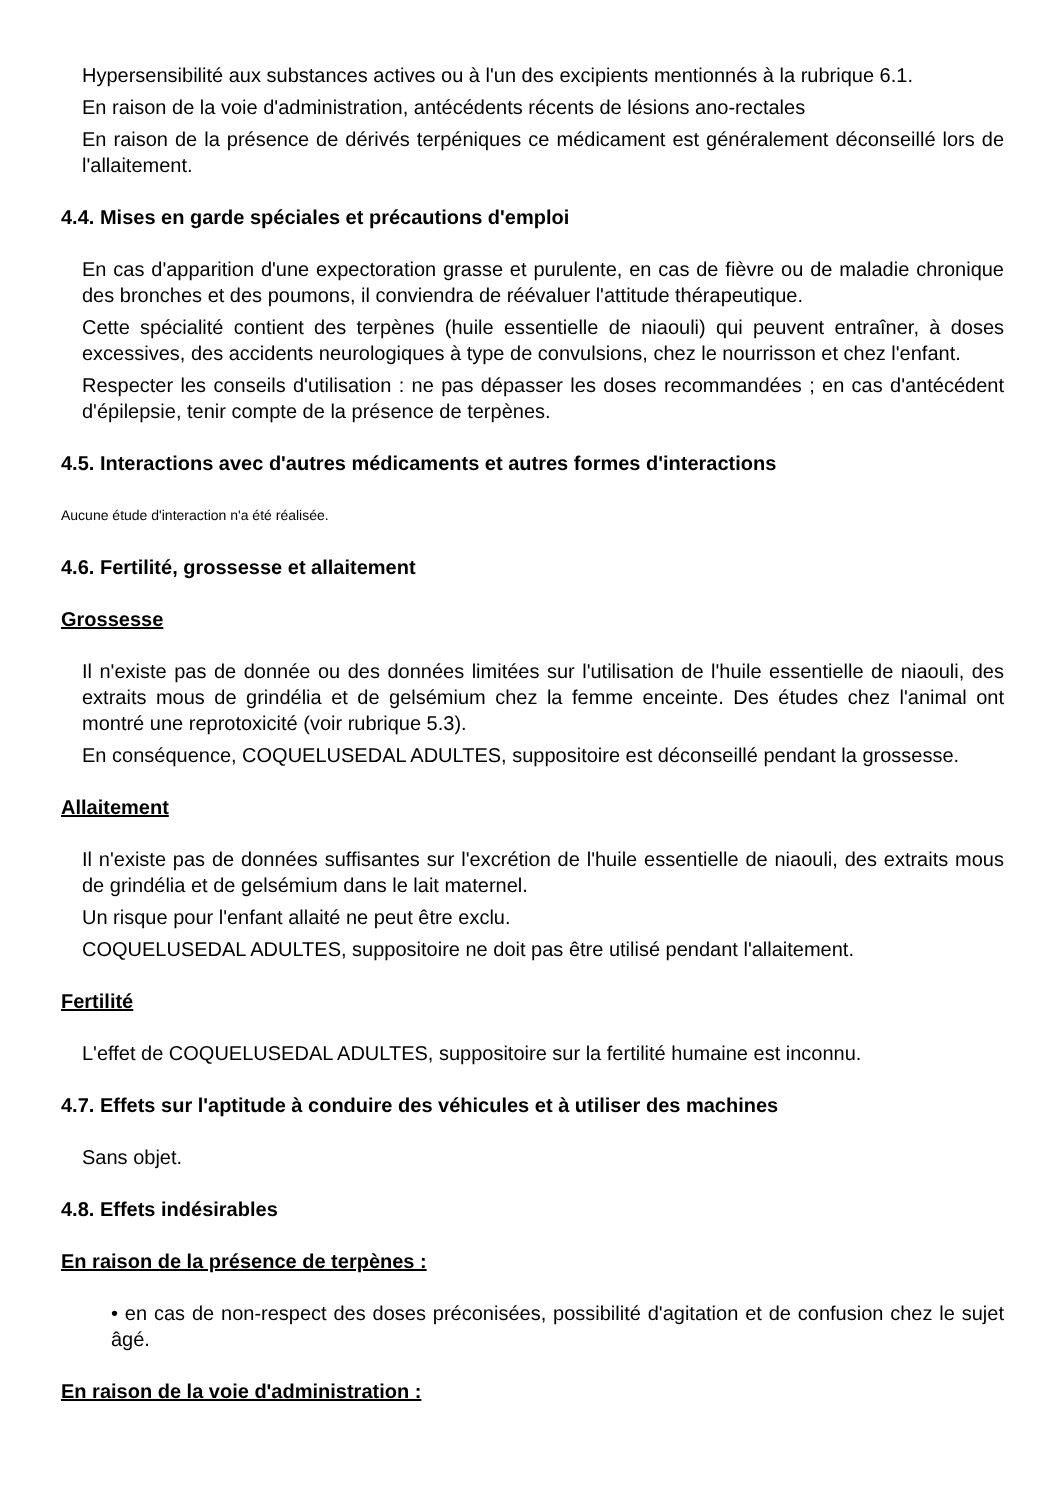Hypersensibilité aux substances actives ou à l'un des excipients mentionnés à la rubrique 6.1.
En raison de la voie d'administration, antécédents récents de lésions ano-rectales
En raison de la présence de dérivés terpéniques ce médicament est généralement déconseillé lors de l'allaitement.
4.4. Mises en garde spéciales et précautions d'emploi
En cas d'apparition d'une expectoration grasse et purulente, en cas de fièvre ou de maladie chronique des bronches et des poumons, il conviendra de réévaluer l'attitude thérapeutique.
Cette spécialité contient des terpènes (huile essentielle de niaouli) qui peuvent entraîner, à doses excessives, des accidents neurologiques à type de convulsions, chez le nourrisson et chez l'enfant.
Respecter les conseils d'utilisation : ne pas dépasser les doses recommandées ; en cas d'antécédent d'épilepsie, tenir compte de la présence de terpènes.
4.5. Interactions avec d'autres médicaments et autres formes d'interactions
Aucune étude d'interaction n'a été réalisée.
4.6. Fertilité, grossesse et allaitement
Grossesse
Il n'existe pas de donnée ou des données limitées sur l'utilisation de l'huile essentielle de niaouli, des extraits mous de grindélia et de gelsémium chez la femme enceinte. Des études chez l'animal ont montré une reprotoxicité (voir rubrique 5.3).
En conséquence, COQUELUSEDAL ADULTES, suppositoire est déconseillé pendant la grossesse.
Allaitement
Il n'existe pas de données suffisantes sur l'excrétion de l'huile essentielle de niaouli, des extraits mous de grindélia et de gelsémium dans le lait maternel.
Un risque pour l'enfant allaité ne peut être exclu.
COQUELUSEDAL ADULTES, suppositoire ne doit pas être utilisé pendant l'allaitement.
Fertilité
L'effet de COQUELUSEDAL ADULTES, suppositoire sur la fertilité humaine est inconnu.
4.7. Effets sur l'aptitude à conduire des véhicules et à utiliser des machines
Sans objet.
4.8. Effets indésirables
En raison de la présence de terpènes :
• en cas de non-respect des doses préconisées, possibilité d'agitation et de confusion chez le sujet âgé.
En raison de la voie d'administration :